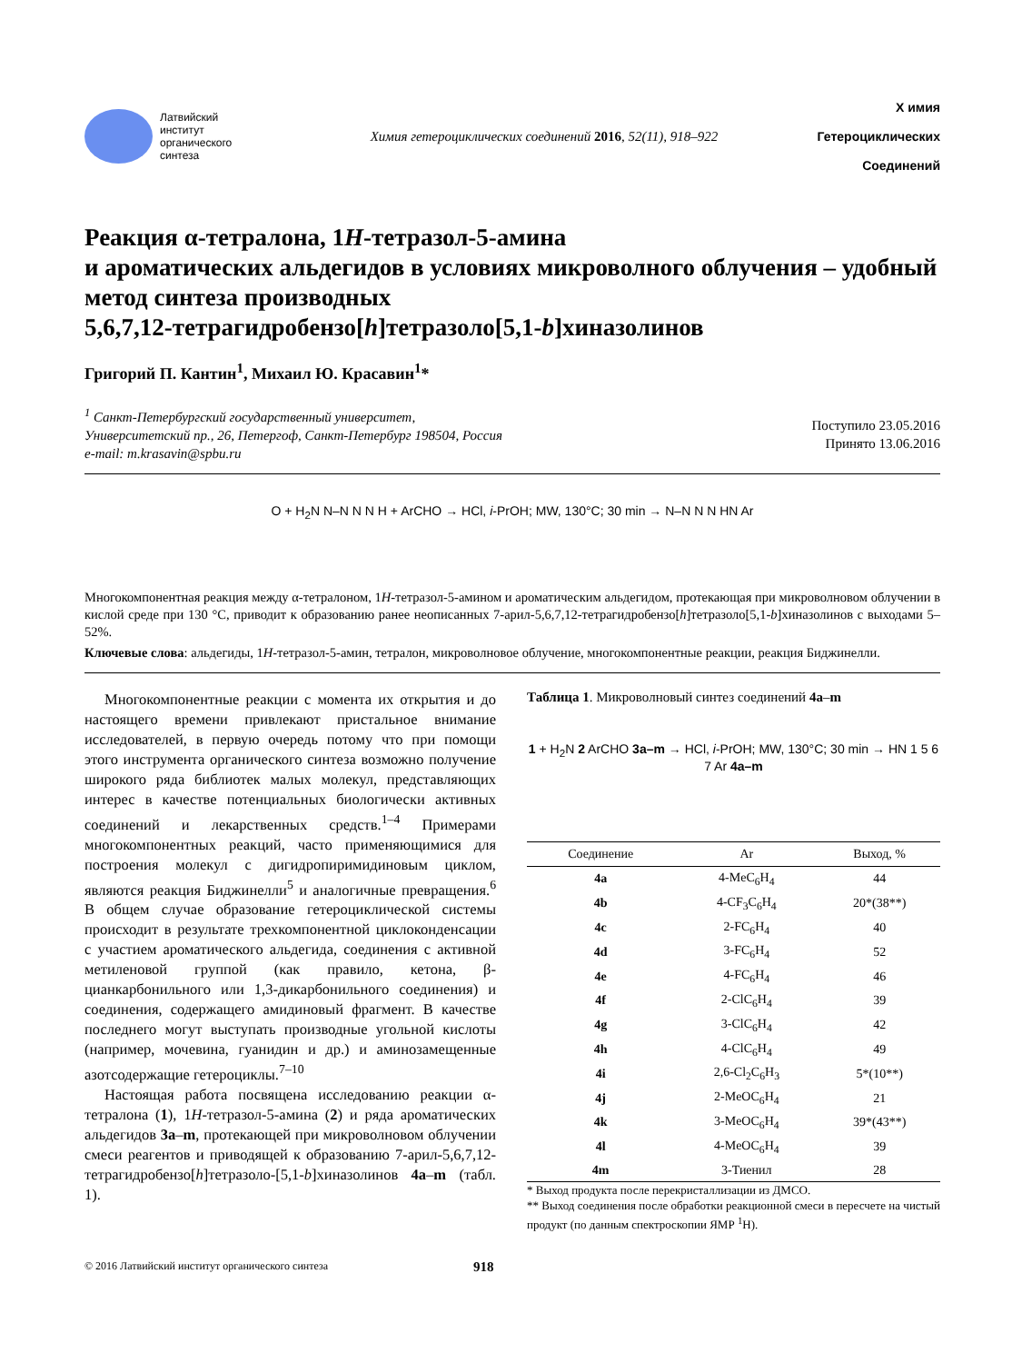Латвийский
институт
органического
синтеза
Химия гетероциклических соединений 2016, 52(11), 918–922
Х имия
Гетероциклических
Соединений
Реакция α-тетралона, 1H-тетразол-5-амина
и ароматических альдегидов в условиях микроволного облучения – удобный метод синтеза производных
5,6,7,12-тетрагидробензо[h]тетразоло[5,1-b]хиназолинов
Григорий П. Кантин<sup>1</sup>, Михаил Ю. Красавин<sup>1</sup>*
<sup>1</sup> Санкт-Петербургский государственный университет,
Университетский пр., 26, Петергоф, Санкт-Петербург 198504, Россия
e-mail: m.krasavin@spbu.ru
Поступило 23.05.2016
Принято 13.06.2016
O + H<sub>2</sub>N N–N N N H + ArCHO → HCl, i-PrOH; MW, 130°C; 30 min → N–N N N HN Ar
Многокомпонентная реакция между α-тетралоном, 1H-тетразол-5-амином и ароматическим альдегидом, протекающая при микроволновом облучении в кислой среде при 130 °С, приводит к образованию ранее неописанных 7-арил-5,6,7,12-тетра­гидробензо[h]тетразоло[5,1-b]хиназолинов с выходами 5–52%.
Ключевые слова: альдегиды, 1H-тетразол-5-амин, тетралон, микроволновое облучение, многокомпонентные реакции, реакция Биджинелли.
Многокомпонентные реакции с момента их откры­тия и до настоящего времени привлекают пристальное внимание исследователей, в первую очередь потому что при помощи этого инструмента органического синтеза возможно получение широкого ряда библиотек малых молекул, представляющих интерес в качестве потенциальных биологически активных соединений и лекарственных средств.<sup>1–4</sup> Примерами многокомпо­нентных реакций, часто применяющимися для построе­ния молекул с дигидропиримидиновым циклом, являются реакция Биджинелли<sup>5</sup> и аналогичные превращения.<sup>6</sup> В общем случае образование гетероциклической систе­мы происходит в результате трехкомпонентной цикло­конденсации с участием ароматического альдегида, соединения с активной метиленовой группой (как правило, кетона, β-цианкарбонильного или 1,3-ди­карбонильного соединения) и соединения, содержа­щего амидиновый фрагмент. В качестве последнего могут выступать производные угольной кислоты (например, мочевина, гуанидин и др.) и аминозамещен­ные азотсодержащие гетероциклы.<sup>7–10</sup>
Настоящая работа посвящена исследованию реакции α-тетралона (1), 1H-тетразол-5-амина (2) и ряда арома­тических альдегидов 3a–m, протекающей при микро­волновом облучении смеси реагентов и приводящей к образованию 7-арил-5,6,7,12-тетрагидробензо[h]тетразоло-[5,1-b]хиназолинов 4a–m (табл. 1).
Таблица 1. Микроволновый синтез соединений 4a–m
1 + H<sub>2</sub>N 2 ArCHO 3a–m → HCl, i-PrOH; MW, 130°C; 30 min → HN 1 5 6 7 Ar 4a–m
| Соединение | Ar | Выход, % |
| --- | --- | --- |
| 4a | 4-MeC<sub>6</sub>H<sub>4</sub> | 44 |
| 4b | 4-CF<sub>3</sub>C<sub>6</sub>H<sub>4</sub> | 20*(38**) |
| 4c | 2-FC<sub>6</sub>H<sub>4</sub> | 40 |
| 4d | 3-FC<sub>6</sub>H<sub>4</sub> | 52 |
| 4e | 4-FC<sub>6</sub>H<sub>4</sub> | 46 |
| 4f | 2-ClC<sub>6</sub>H<sub>4</sub> | 39 |
| 4g | 3-ClC<sub>6</sub>H<sub>4</sub> | 42 |
| 4h | 4-ClC<sub>6</sub>H<sub>4</sub> | 49 |
| 4i | 2,6-Cl<sub>2</sub>C<sub>6</sub>H<sub>3</sub> | 5*(10**) |
| 4j | 2-MeOC<sub>6</sub>H<sub>4</sub> | 21 |
| 4k | 3-MeOC<sub>6</sub>H<sub>4</sub> | 39*(43**) |
| 4l | 4-MeOC<sub>6</sub>H<sub>4</sub> | 39 |
| 4m | 3-Тиенил | 28 |
* Выход продукта после перекристаллизации из ДМСО.
** Выход соединения после обработки реакционной смеси в пере­счете на чистый продукт (по данным спектроскопии ЯМР <sup>1</sup>Н).
© 2016 Латвийский институт органического синтеза 918